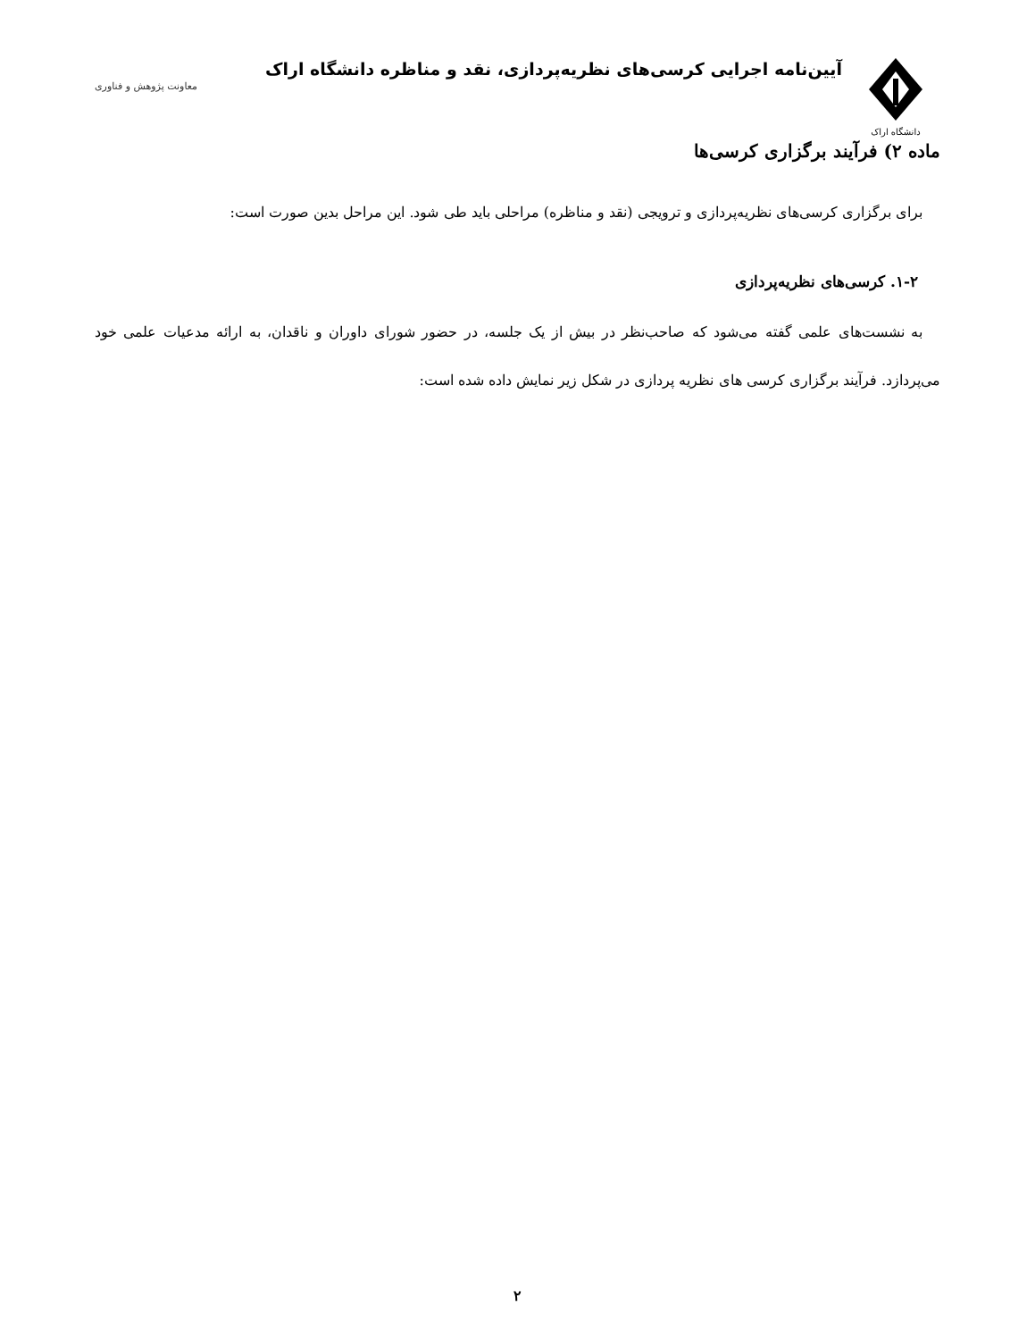دانشگاه اراک
آیین‌نامه اجرایی کرسی‌های نظریه‌پردازی، نقد و مناظره دانشگاه اراک
معاونت پژوهش و فناوری
ماده ۲) فرآیند برگزاری کرسی‌ها
برای برگزاری کرسی‌های نظریه‌پردازی و ترویجی (نقد و مناظره) مراحلی باید طی شود. این مراحل بدین صورت است:
۱-۲. کرسی‌های نظریه‌پردازی
به نشست‌های علمی گفته می‌شود که صاحب‌نظر در بیش از یک جلسه، در حضور شورای داوران و ناقدان، به ارائه مدعیات علمی خود می‌پردازد. فرآیند برگزاری کرسی های نظریه پردازی در شکل زیر نمایش داده شده است:
۲